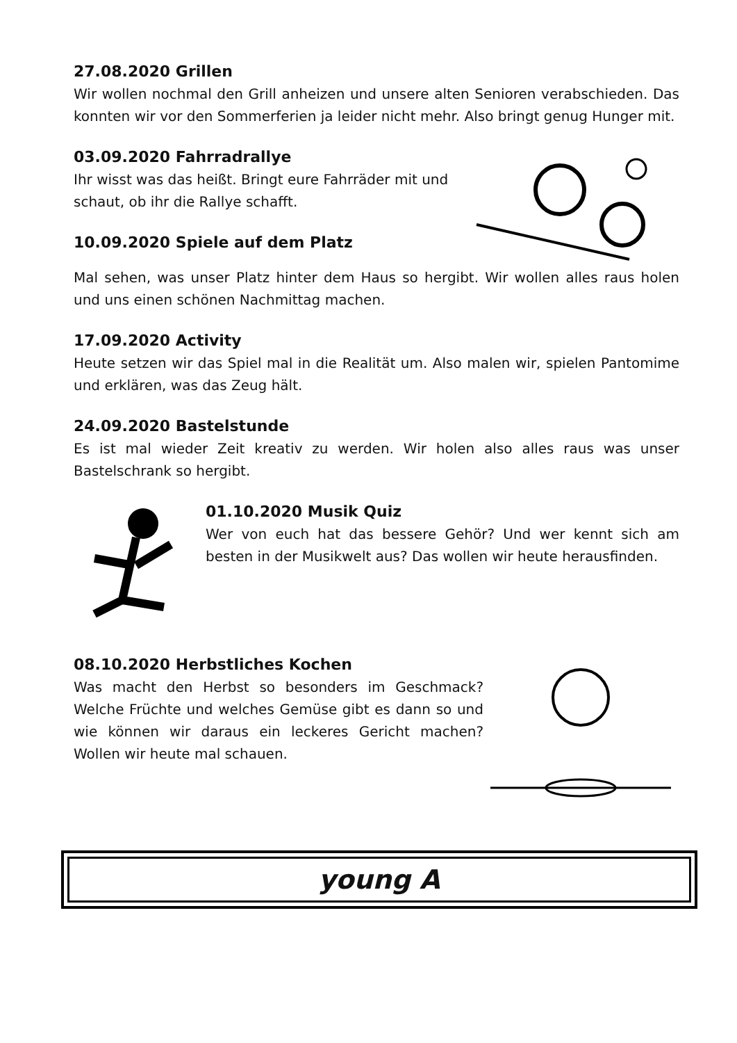27.08.2020 Grillen
Wir wollen nochmal den Grill anheizen und unsere alten Senioren verabschieden. Das konnten wir vor den Sommerferien ja leider nicht mehr. Also bringt genug Hunger mit.
03.09.2020 Fahrradrallye
Ihr wisst was das heißt. Bringt eure Fahrräder mit und schaut, ob ihr die Rallye schafft.
10.09.2020 Spiele auf dem Platz
Mal sehen, was unser Platz hinter dem Haus so hergibt. Wir wollen alles raus holen und uns einen schönen Nachmittag machen.
17.09.2020 Activity
Heute setzen wir das Spiel mal in die Realität um. Also malen wir, spielen Pantomime und erklären, was das Zeug hält.
24.09.2020 Bastelstunde
Es ist mal wieder Zeit kreativ zu werden. Wir holen also alles raus was unser Bastelschrank so hergibt.
01.10.2020 Musik Quiz
Wer von euch hat das bessere Gehör? Und wer kennt sich am besten in der Musikwelt aus? Das wollen wir heute herausfinden.
08.10.2020 Herbstliches Kochen
Was macht den Herbst so besonders im Geschmack? Welche Früchte und welches Gemüse gibt es dann so und wie können wir daraus ein leckeres Gericht machen? Wollen wir heute mal schauen.
young A